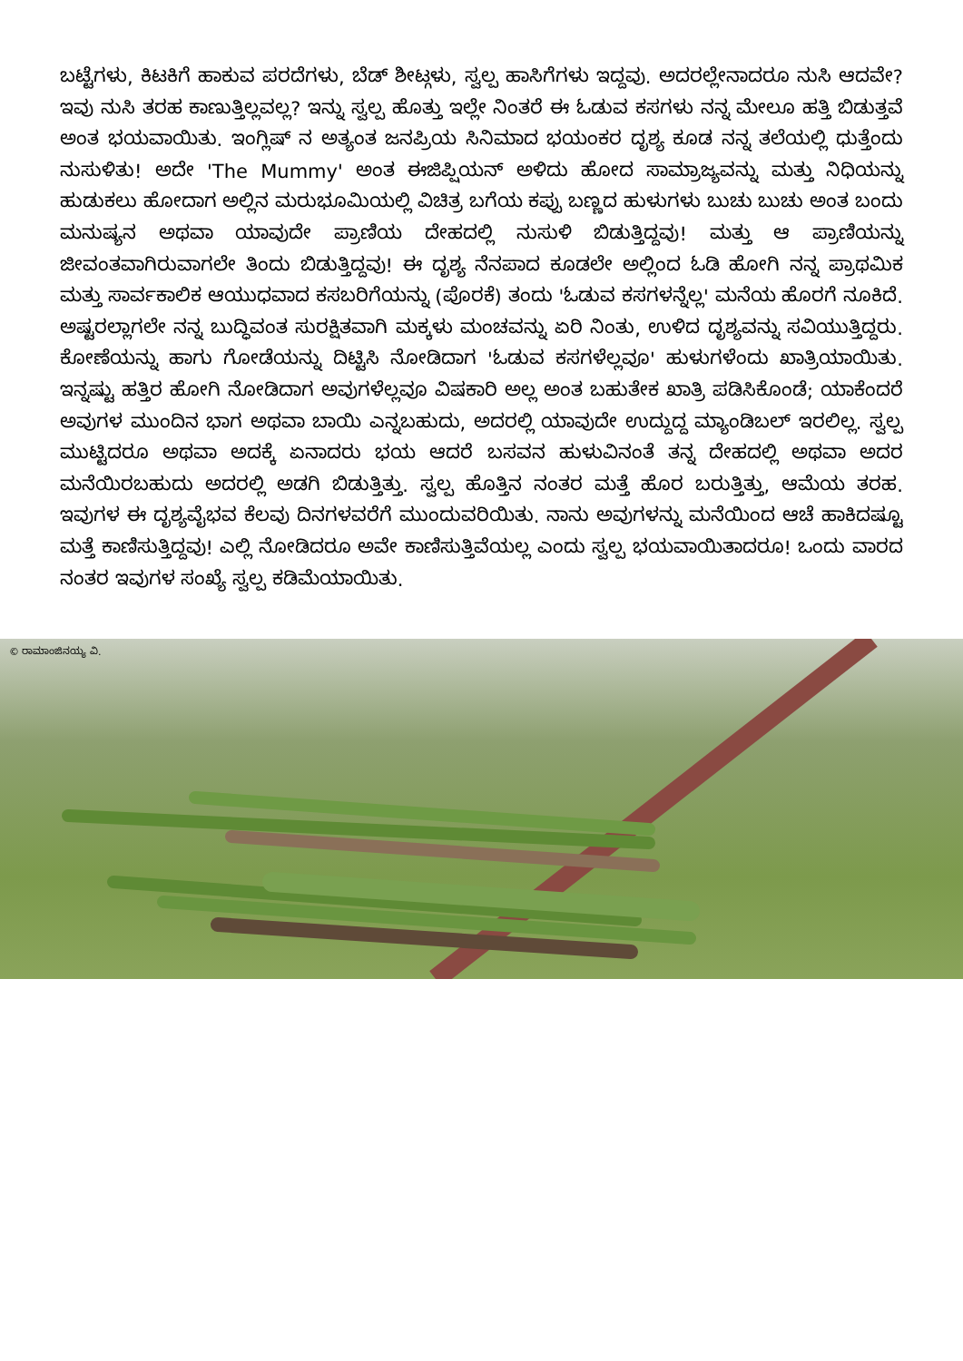ಬಟ್ಟೆಗಳು, ಕಿಟಕಿಗೆ ಹಾಕುವ ಪರದೆಗಳು, ಬೆಡ್ ಶೀಟ್ಗಳು, ಸ್ವಲ್ಪ ಹಾಸಿಗೆಗಳು ಇದ್ದವು. ಅದರಲ್ಲೇನಾದರೂ ನುಸಿ ಆದವೇ? ಇವು ನುಸಿ ತರಹ ಕಾಣುತ್ತಿಲ್ಲವಲ್ಲ? ಇನ್ನು ಸ್ವಲ್ಪ ಹೊತ್ತು ಇಲ್ಲೇ ನಿಂತರೆ ಈ ಓಡುವ ಕಸಗಳು ನನ್ನ ಮೇಲೂ ಹತ್ತಿ ಬಿಡುತ್ತವೆ ಅಂತ ಭಯವಾಯಿತು. ಇಂಗ್ಲಿಷ್ ನ ಅತ್ಯಂತ ಜನಪ್ರಿಯ ಸಿನಿಮಾದ ಭಯಂಕರ ದೃಶ್ಯ ಕೂಡ ನನ್ನ ತಲೆಯಲ್ಲಿ ಧುತ್ತೆಂದು ನುಸುಳಿತು! ಅದೇ 'The Mummy' ಅಂತ ಈಜಿಪ್ಷಿಯನ್ ಅಳಿದು ಹೋದ ಸಾಮ್ರಾಜ್ಯವನ್ನು ಮತ್ತು ನಿಧಿಯನ್ನು ಹುಡುಕಲು ಹೋದಾಗ ಅಲ್ಲಿನ ಮರುಭೂಮಿಯಲ್ಲಿ ವಿಚಿತ್ರ ಬಗೆಯ ಕಪ್ಪು ಬಣ್ಣದ ಹುಳುಗಳು ಬುಚು ಬುಚು ಅಂತ ಬಂದು ಮನುಷ್ಯನ ಅಥವಾ ಯಾವುದೇ ಪ್ರಾಣಿಯ ದೇಹದಲ್ಲಿ ನುಸುಳಿ ಬಿಡುತ್ತಿದ್ದವು! ಮತ್ತು ಆ ಪ್ರಾಣಿಯನ್ನು ಜೀವಂತವಾಗಿರುವಾಗಲೇ ತಿಂದು ಬಿಡುತ್ತಿದ್ದವು! ಈ ದೃಶ್ಯ ನೆನಪಾದ ಕೂಡಲೇ ಅಲ್ಲಿಂದ ಓಡಿ ಹೋಗಿ ನನ್ನ ಪ್ರಾಥಮಿಕ ಮತ್ತು ಸಾರ್ವಕಾಲಿಕ ಆಯುಧವಾದ ಕಸಬರಿಗೆಯನ್ನು (ಪೊರಕೆ) ತಂದು 'ಓಡುವ ಕಸಗಳನ್ನೆಲ್ಲ' ಮನೆಯ ಹೊರಗೆ ನೂಕಿದೆ. ಅಷ್ಟರಲ್ಲಾಗಲೇ ನನ್ನ ಬುದ್ಧಿವಂತ ಸುರಕ್ಷಿತವಾಗಿ ಮಕ್ಕಳು ಮಂಚವನ್ನು ಏರಿ ನಿಂತು, ಉಳಿದ ದೃಶ್ಯವನ್ನು ಸವಿಯುತ್ತಿದ್ದರು. ಕೋಣೆಯನ್ನು ಹಾಗು ಗೋಡೆಯನ್ನು ದಿಟ್ಟಿಸಿ ನೋಡಿದಾಗ 'ಓಡುವ ಕಸಗಳೆಲ್ಲವೂ' ಹುಳುಗಳೆಂದು ಖಾತ್ರಿಯಾಯಿತು. ಇನ್ನಷ್ಟು ಹತ್ತಿರ ಹೋಗಿ ನೋಡಿದಾಗ ಅವುಗಳೆಲ್ಲವೂ ವಿಷಕಾರಿ ಅಲ್ಲ ಅಂತ ಬಹುತೇಕ ಖಾತ್ರಿ ಪಡಿಸಿಕೊಂಡೆ; ಯಾಕೆಂದರೆ ಅವುಗಳ ಮುಂದಿನ ಭಾಗ ಅಥವಾ ಬಾಯಿ ಎನ್ನಬಹುದು, ಅದರಲ್ಲಿ ಯಾವುದೇ ಉದ್ದುದ್ದ ಮ್ಯಾಂಡಿಬಲ್ ಇರಲಿಲ್ಲ. ಸ್ವಲ್ಪ ಮುಟ್ಟಿದರೂ ಅಥವಾ ಅದಕ್ಕೆ ಏನಾದರು ಭಯ ಆದರೆ ಬಸವನ ಹುಳುವಿನಂತೆ ತನ್ನ ದೇಹದಲ್ಲಿ ಅಥವಾ ಅದರ ಮನೆಯಿರಬಹುದು ಅದರಲ್ಲಿ ಅಡಗಿ ಬಿಡುತ್ತಿತ್ತು. ಸ್ವಲ್ಪ ಹೊತ್ತಿನ ನಂತರ ಮತ್ತೆ ಹೊರ ಬರುತ್ತಿತ್ತು, ಆಮೆಯ ತರಹ. ಇವುಗಳ ಈ ದೃಶ್ಯವೈಭವ ಕೆಲವು ದಿನಗಳವರೆಗೆ ಮುಂದುವರಿಯಿತು. ನಾನು ಅವುಗಳನ್ನು ಮನೆಯಿಂದ ಆಚೆ ಹಾಕಿದಷ್ಟೂ ಮತ್ತೆ ಕಾಣಿಸುತ್ತಿದ್ದವು! ಎಲ್ಲಿ ನೋಡಿದರೂ ಅವೇ ಕಾಣಿಸುತ್ತಿವೆಯಲ್ಲ ಎಂದು ಸ್ವಲ್ಪ ಭಯವಾಯಿತಾದರೂ! ಒಂದು ವಾರದ ನಂತರ ಇವುಗಳ ಸಂಖ್ಯೆ ಸ್ವಲ್ಪ ಕಡಿಮೆಯಾಯಿತು.
© ರಾಮಾಂಜಿನಯ್ಯ ವಿ.